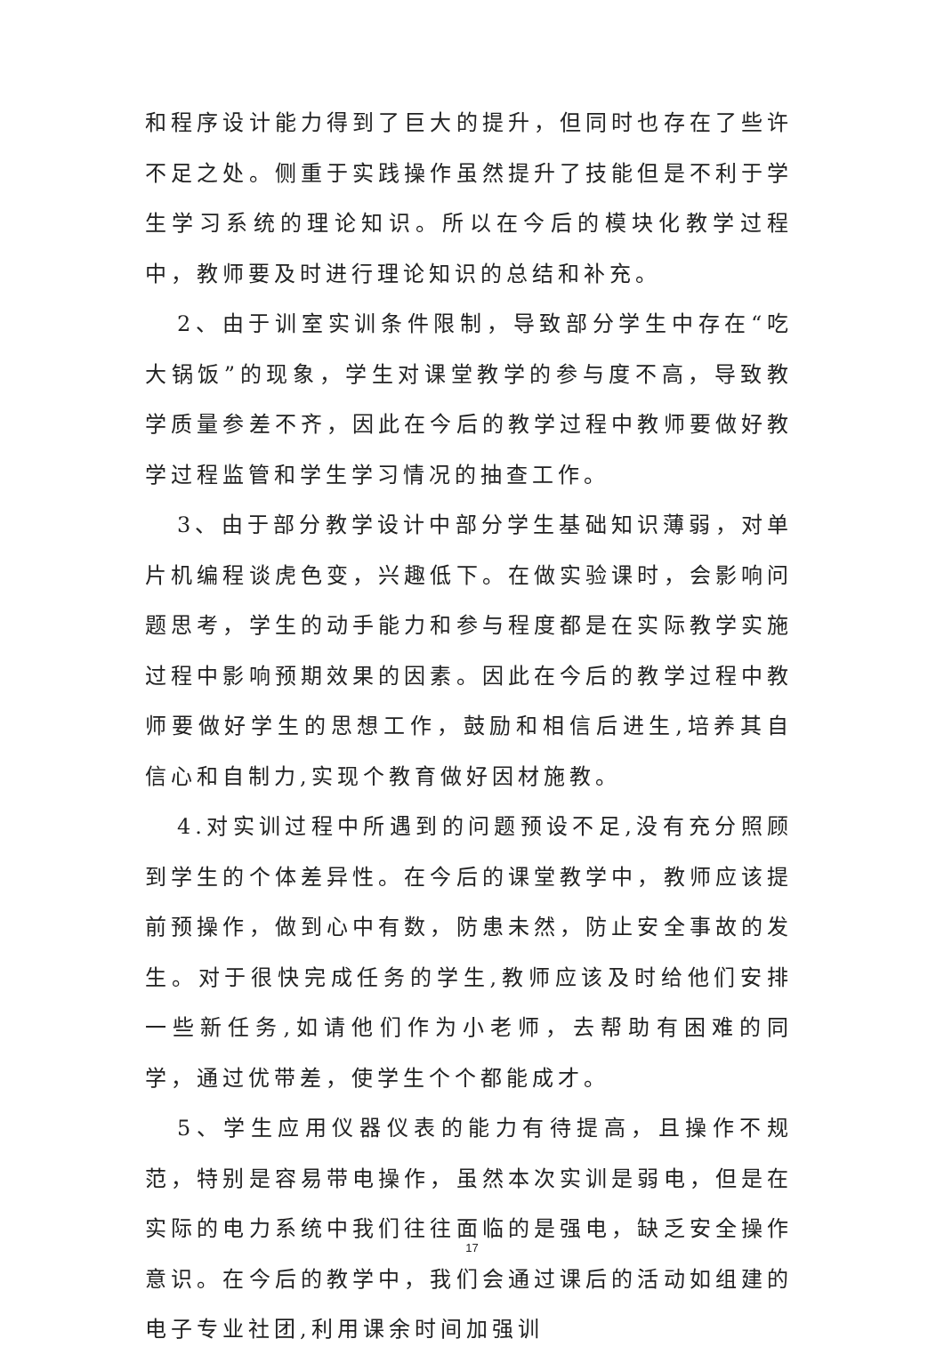和程序设计能力得到了巨大的提升，但同时也存在了些许不足之处。侧重于实践操作虽然提升了技能但是不利于学生学习系统的理论知识。所以在今后的模块化教学过程中，教师要及时进行理论知识的总结和补充。
2、由于训室实训条件限制，导致部分学生中存在“吃大锅饭”的现象，学生对课堂教学的参与度不高，导致教学质量参差不齐，因此在今后的教学过程中教师要做好教学过程监管和学生学习情况的抽查工作。
3、由于部分教学设计中部分学生基础知识薄弱，对单片机编程谈虎色变，兴趣低下。在做实验课时，会影响问题思考，学生的动手能力和参与程度都是在实际教学实施过程中影响预期效果的因素。因此在今后的教学过程中教师要做好学生的思想工作，鼓励和相信后进生,培养其自信心和自制力,实现个教育做好因材施教。
4.对实训过程中所遇到的问题预设不足,没有充分照顾到学生的个体差异性。在今后的课堂教学中，教师应该提前预操作，做到心中有数，防患未然，防止安全事故的发生。对于很快完成任务的学生,教师应该及时给他们安排一些新任务,如请他们作为小老师，去帮助有困难的同学，通过优带差，使学生个个都能成才。
5、学生应用仪器仪表的能力有待提高，且操作不规范，特别是容易带电操作，虽然本次实训是弱电，但是在实际的电力系统中我们往往面临的是强电，缺乏安全操作意识。在今后的教学中，我们会通过课后的活动如组建的电子专业社团,利用课余时间加强训
17